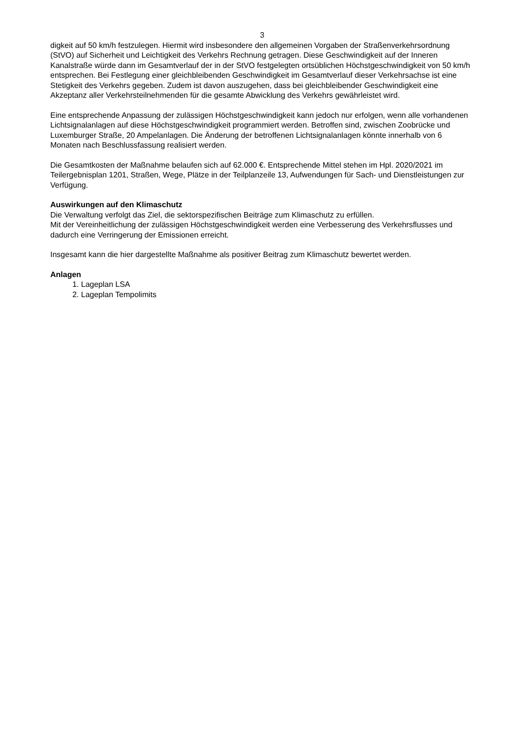3
digkeit auf 50 km/h festzulegen. Hiermit wird insbesondere den allgemeinen Vorgaben der Straßenverkehrsordnung (StVO) auf Sicherheit und Leichtigkeit des Verkehrs Rechnung getragen. Diese Geschwindigkeit auf der Inneren Kanalstraße würde dann im Gesamtverlauf der in der StVO festgelegten ortsüblichen Höchstgeschwindigkeit von 50 km/h entsprechen. Bei Festlegung einer gleichbleibenden Geschwindigkeit im Gesamtverlauf dieser Verkehrsachse ist eine Stetigkeit des Verkehrs gegeben. Zudem ist davon auszugehen, dass bei gleichbleibender Geschwindigkeit eine Akzeptanz aller Verkehrsteilnehmenden für die gesamte Abwicklung des Verkehrs gewährleistet wird.
Eine entsprechende Anpassung der zulässigen Höchstgeschwindigkeit kann jedoch nur erfolgen, wenn alle vorhandenen Lichtsignalanlagen auf diese Höchstgeschwindigkeit programmiert werden. Betroffen sind, zwischen Zoobrücke und Luxemburger Straße, 20 Ampelanlagen. Die Änderung der betroffenen Lichtsignalanlagen könnte innerhalb von 6 Monaten nach Beschlussfassung realisiert werden.
Die Gesamtkosten der Maßnahme belaufen sich auf 62.000 €. Entsprechende Mittel stehen im Hpl. 2020/2021 im Teilergebnisplan 1201, Straßen, Wege, Plätze in der Teilplanzeile 13, Aufwendungen für Sach- und Dienstleistungen zur Verfügung.
Auswirkungen auf den Klimaschutz
Die Verwaltung verfolgt das Ziel, die sektorspezifischen Beiträge zum Klimaschutz zu erfüllen.
Mit der Vereinheitlichung der zulässigen Höchstgeschwindigkeit werden eine Verbesserung des Verkehrsflusses und dadurch eine Verringerung der Emissionen erreicht.
Insgesamt kann die hier dargestellte Maßnahme als positiver Beitrag zum Klimaschutz bewertet werden.
Anlagen
1. Lageplan LSA
2. Lageplan Tempolimits